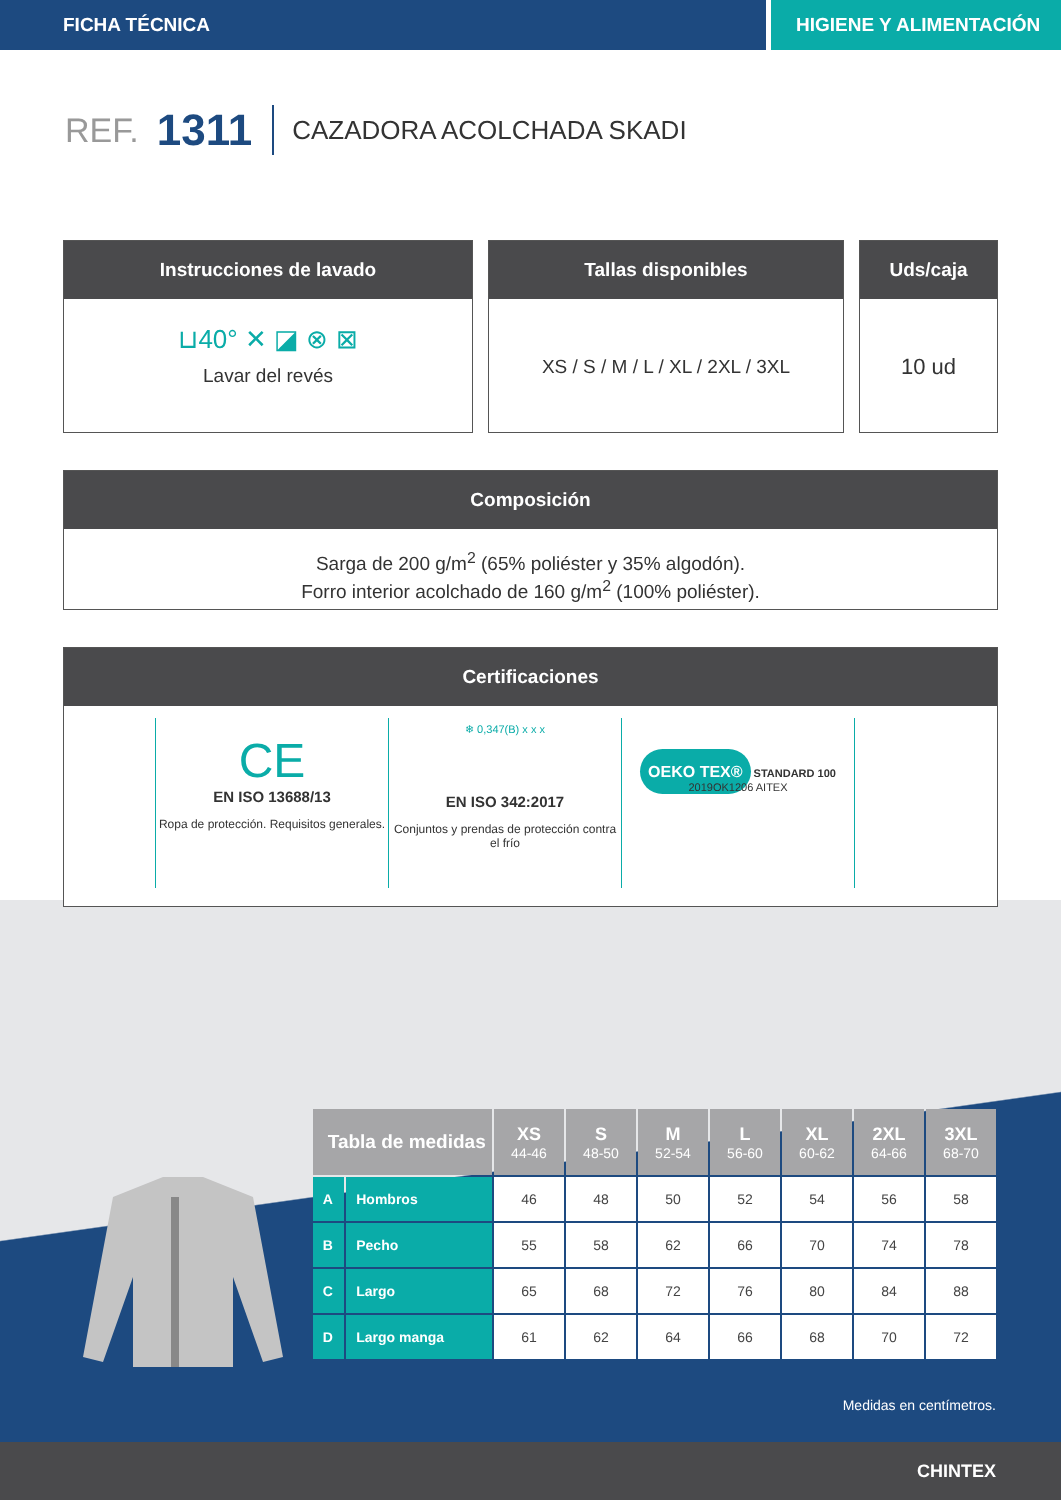FICHA TÉCNICA HIGIENE Y ALIMENTACIÓN
REF. 1311 CAZADORA ACOLCHADA SKADI
Instrucciones de lavado
⊔40° ✕ ◪ ⊗ ⊠
Lavar del revés
Tallas disponibles
XS / S / M / L / XL / 2XL / 3XL
Uds/caja
10 ud
Composición
Sarga de 200 g/m<sup>2</sup> (65% poliéster y 35% algodón).
Forro interior acolchado de 160 g/m<sup>2</sup> (100% poliéster).
Certificaciones
CE
EN ISO 13688/13
Ropa de protección. Requisitos generales.
❄ 0,347(B) x x x
EN ISO 342:2017
Conjuntos y prendas de protección contra el frío
OEKO TEX® STANDARD 100
2019OK1206 AITEX
| Tabla de medidas | | XS 44-46 | S 48-50 | M 52-54 | L 56-60 | XL 60-62 | 2XL 64-66 | 3XL 68-70 |
| --- | --- | --- | --- | --- | --- | --- | --- | --- |
| A | Hombros | 46 | 48 | 50 | 52 | 54 | 56 | 58 |
| B | Pecho | 55 | 58 | 62 | 66 | 70 | 74 | 78 |
| C | Largo | 65 | 68 | 72 | 76 | 80 | 84 | 88 |
| D | Largo manga | 61 | 62 | 64 | 66 | 68 | 70 | 72 |
Medidas en centímetros.
CHINTEX